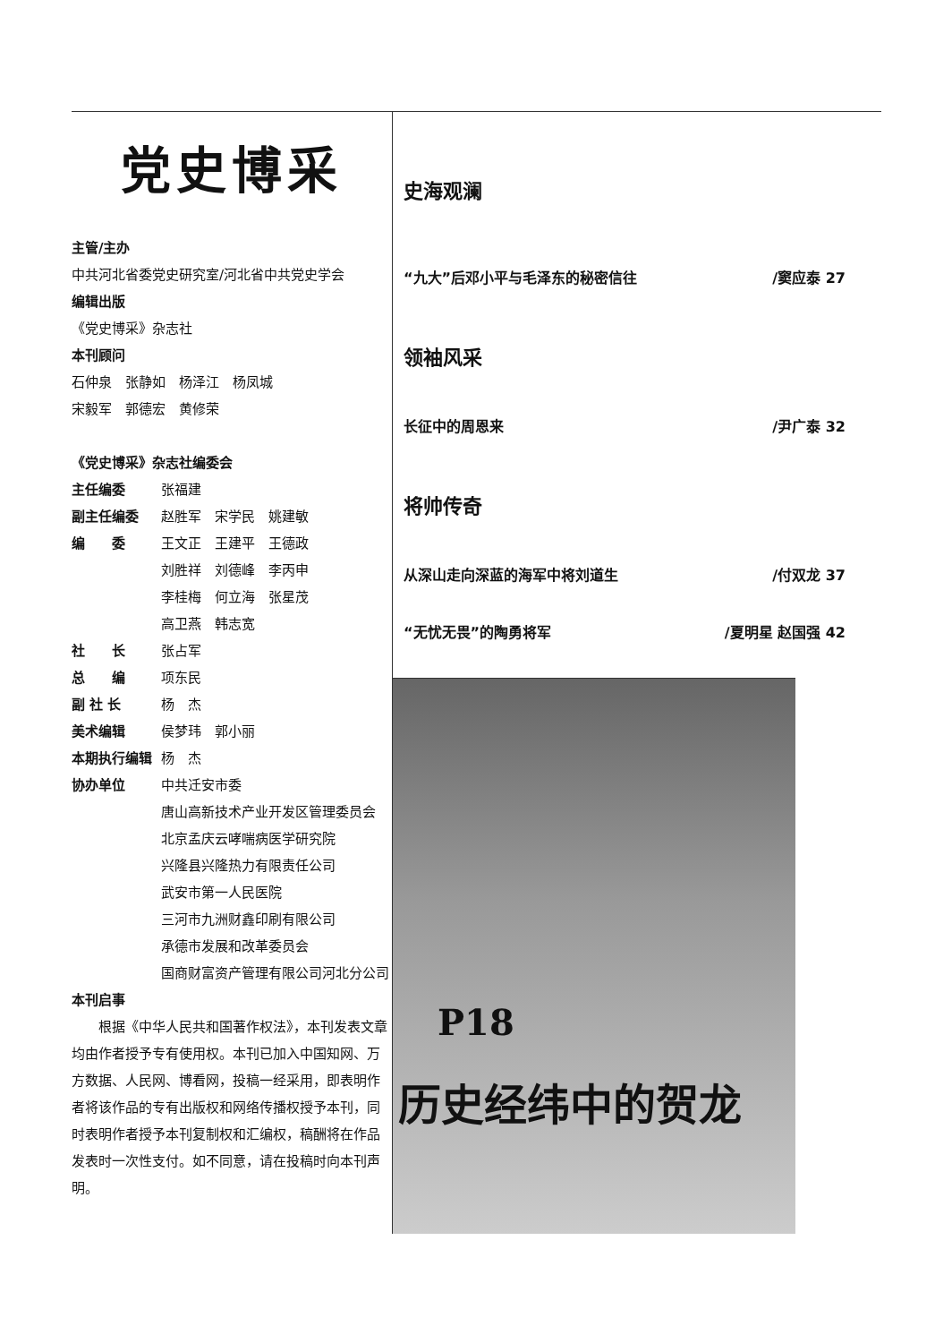党史博采
主管/主办
中共河北省委党史研究室/河北省中共党史学会
编辑出版
《党史博采》杂志社
本刊顾问
石仲泉　张静如　杨泽江　杨凤城
宋毅军　郭德宏　黄修荣
《党史博采》杂志社编委会
主任编委 张福建
副主任编委 赵胜军　宋学民　姚建敏
编　　委 王文正　王建平　王德政
刘胜祥　刘德峰　李丙申
李桂梅　何立海　张星茂
高卫燕　韩志宽
社　　长 张占军
总　　编 项东民
副 社 长 杨　杰
美术编辑 侯梦玮　郭小丽
本期执行编辑 杨　杰
协办单位 中共迁安市委
唐山高新技术产业开发区管理委员会
北京孟庆云哮喘病医学研究院
兴隆县兴隆热力有限责任公司
武安市第一人民医院
三河市九洲财鑫印刷有限公司
承德市发展和改革委员会
国商财富资产管理有限公司河北分公司
本刊启事
根据《中华人民共和国著作权法》，本刊发表文章均由作者授予专有使用权。本刊已加入中国知网、万方数据、人民网、博看网，投稿一经采用，即表明作者将该作品的专有出版权和网络传播权授予本刊，同时表明作者授予本刊复制权和汇编权，稿酬将在作品发表时一次性支付。如不同意，请在投稿时向本刊声明。
史海观澜
“九大”后邓小平与毛泽东的秘密信往 /窦应泰 27
领袖风采
长征中的周恩来 /尹广泰 32
将帅传奇
从深山走向深蓝的海军中将刘道生 /付双龙 37
“无忧无畏”的陶勇将军 /夏明星 赵国强 42
P18
历史经纬中的贺龙